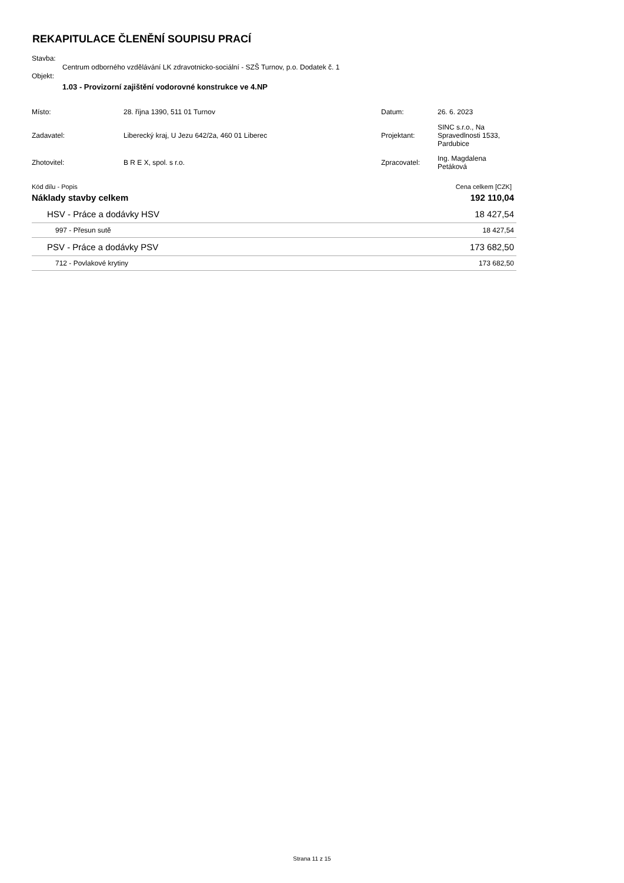REKAPITULACE ČLENĚNÍ SOUPISU PRACÍ
Stavba:
Centrum odborného vzdělávání LK zdravotnicko-sociální - SZŠ Turnov, p.o. Dodatek č. 1
Objekt:
1.03 - Provizorní zajištění vodorovné konstrukce ve 4.NP
| Místo: | 28. října 1390, 511 01 Turnov | Datum: | 26. 6. 2023 |
| Zadavatel: | Liberecký kraj, U Jezu 642/2a, 460 01 Liberec | Projektant: | SINC s.r.o., Na Spravedlnosti 1533, Pardubice |
| Zhotovitel: | B R E X, spol. s r.o. | Zpracovatel: | Ing. Magdalena Petáková |
| Kód dílu - Popis | | Cena celkem [CZK] | |
| Náklady stavby celkem | 192 110,04 |
| HSV - Práce a dodávky HSV | 18 427,54 |
| 997 - Přesun sutě | 18 427,54 |
| PSV - Práce a dodávky PSV | 173 682,50 |
| 712 - Povlakové krytiny | 173 682,50 |
Strana 11 z 15